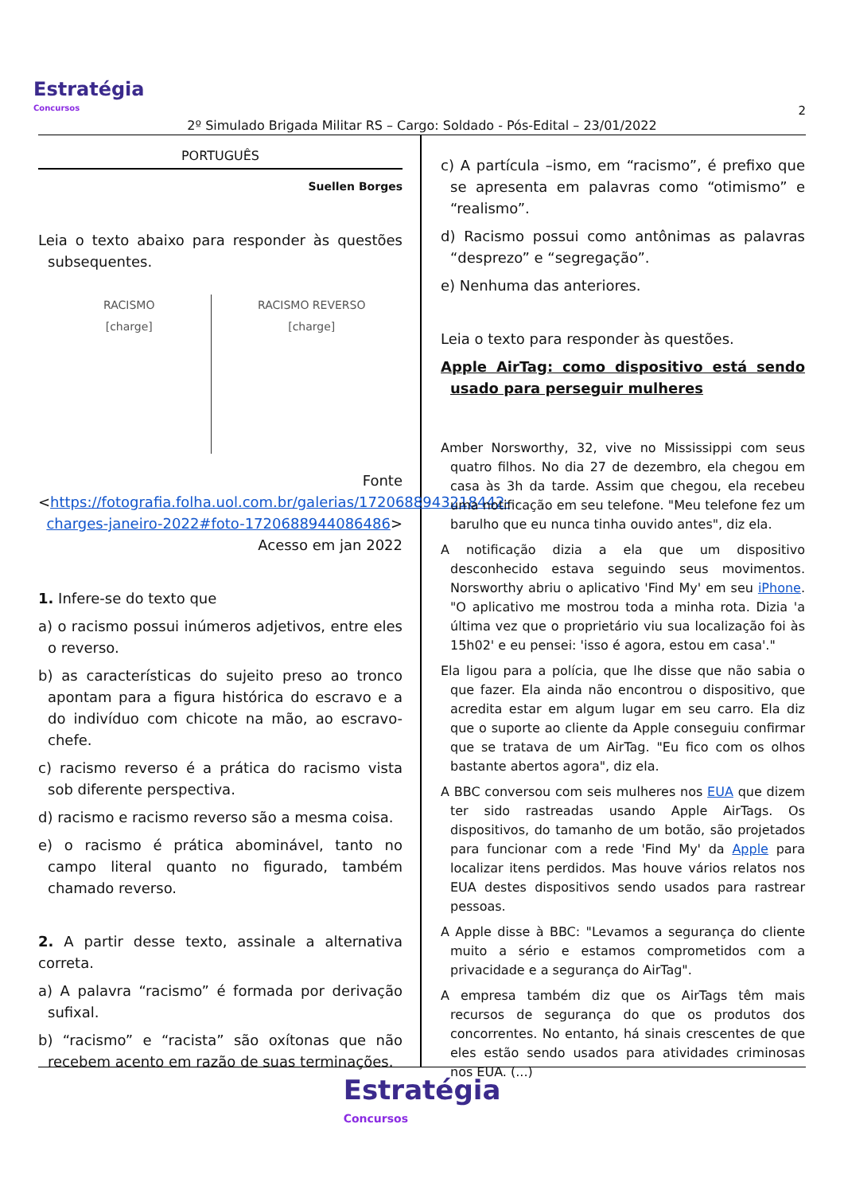2
Estratégia
Concursos
2º Simulado Brigada Militar RS – Cargo: Soldado - Pós-Edital – 23/01/2022
PORTUGUÊS
Suellen Borges
Leia o texto abaixo para responder às questões subsequentes.
RACISMO
[charge]
RACISMO REVERSO
[charge]
Fonte <https://fotografia.folha.uol.com.br/galerias/1720688943218442-charges-janeiro-2022#foto-1720688944086486> Acesso em jan 2022
1. Infere-se do texto que
a) o racismo possui inúmeros adjetivos, entre eles o reverso.
b) as características do sujeito preso ao tronco apontam para a figura histórica do escravo e a do indivíduo com chicote na mão, ao escravo-chefe.
c) racismo reverso é a prática do racismo vista sob diferente perspectiva.
d) racismo e racismo reverso são a mesma coisa.
e) o racismo é prática abominável, tanto no campo literal quanto no figurado, também chamado reverso.
2. A partir desse texto, assinale a alternativa correta.
a) A palavra “racismo” é formada por derivação sufixal.
b) “racismo” e “racista” são oxítonas que não recebem acento em razão de suas terminações.
c) A partícula –ismo, em “racismo”, é prefixo que se apresenta em palavras como “otimismo” e “realismo”.
d) Racismo possui como antônimas as palavras “desprezo” e “segregação”.
e) Nenhuma das anteriores.
Leia o texto para responder às questões.
Apple AirTag: como dispositivo está sendo usado para perseguir mulheres
Amber Norsworthy, 32, vive no Mississippi com seus quatro filhos. No dia 27 de dezembro, ela chegou em casa às 3h da tarde. Assim que chegou, ela recebeu uma notificação em seu telefone. "Meu telefone fez um barulho que eu nunca tinha ouvido antes", diz ela.
A notificação dizia a ela que um dispositivo desconhecido estava seguindo seus movimentos. Norsworthy abriu o aplicativo 'Find My' em seu iPhone. "O aplicativo me mostrou toda a minha rota. Dizia 'a última vez que o proprietário viu sua localização foi às 15h02' e eu pensei: 'isso é agora, estou em casa'."
Ela ligou para a polícia, que lhe disse que não sabia o que fazer. Ela ainda não encontrou o dispositivo, que acredita estar em algum lugar em seu carro. Ela diz que o suporte ao cliente da Apple conseguiu confirmar que se tratava de um AirTag. "Eu fico com os olhos bastante abertos agora", diz ela.
A BBC conversou com seis mulheres nos EUA que dizem ter sido rastreadas usando Apple AirTags. Os dispositivos, do tamanho de um botão, são projetados para funcionar com a rede 'Find My' da Apple para localizar itens perdidos. Mas houve vários relatos nos EUA destes dispositivos sendo usados para rastrear pessoas.
A Apple disse à BBC: "Levamos a segurança do cliente muito a sério e estamos comprometidos com a privacidade e a segurança do AirTag".
A empresa também diz que os AirTags têm mais recursos de segurança do que os produtos dos concorrentes. No entanto, há sinais crescentes de que eles estão sendo usados para atividades criminosas nos EUA. (...)
Estratégia Concursos